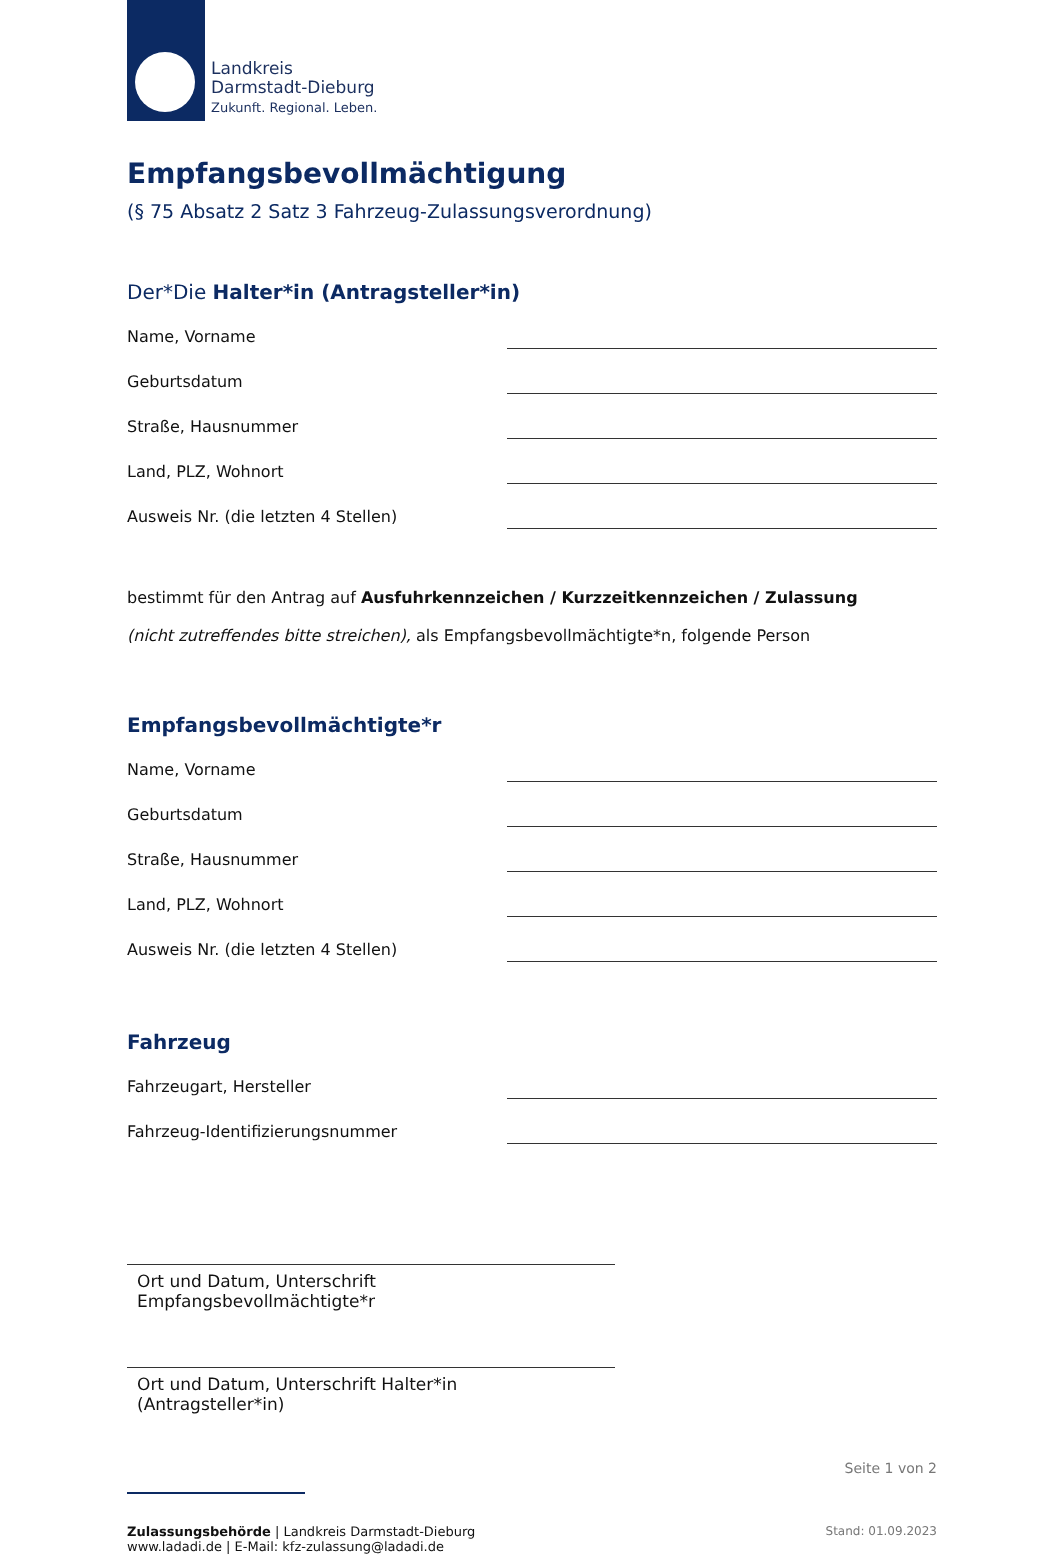Landkreis
Darmstadt-Dieburg
Zukunft. Regional. Leben.
Empfangsbevollmächtigung
(§ 75 Absatz 2 Satz 3 Fahrzeug-Zulassungsverordnung)
Der*Die Halter*in (Antragsteller*in)
Name, Vorname
Geburtsdatum
Straße, Hausnummer
Land, PLZ, Wohnort
Ausweis Nr. (die letzten 4 Stellen)
bestimmt für den Antrag auf Ausfuhrkennzeichen / Kurzzeitkennzeichen / Zulassung
(nicht zutreffendes bitte streichen), als Empfangsbevollmächtigte*n, folgende Person
Empfangsbevollmächtigte*r
Name, Vorname
Geburtsdatum
Straße, Hausnummer
Land, PLZ, Wohnort
Ausweis Nr. (die letzten 4 Stellen)
Fahrzeug
Fahrzeugart, Hersteller
Fahrzeug-Identifizierungsnummer
Ort und Datum, Unterschrift Empfangsbevollmächtigte*r
Ort und Datum, Unterschrift Halter*in (Antragsteller*in)
Seite 1 von 2
Zulassungsbehörde | Landkreis Darmstadt-Dieburg
www.ladadi.de | E-Mail: kfz-zulassung@ladadi.de
Stand: 01.09.2023